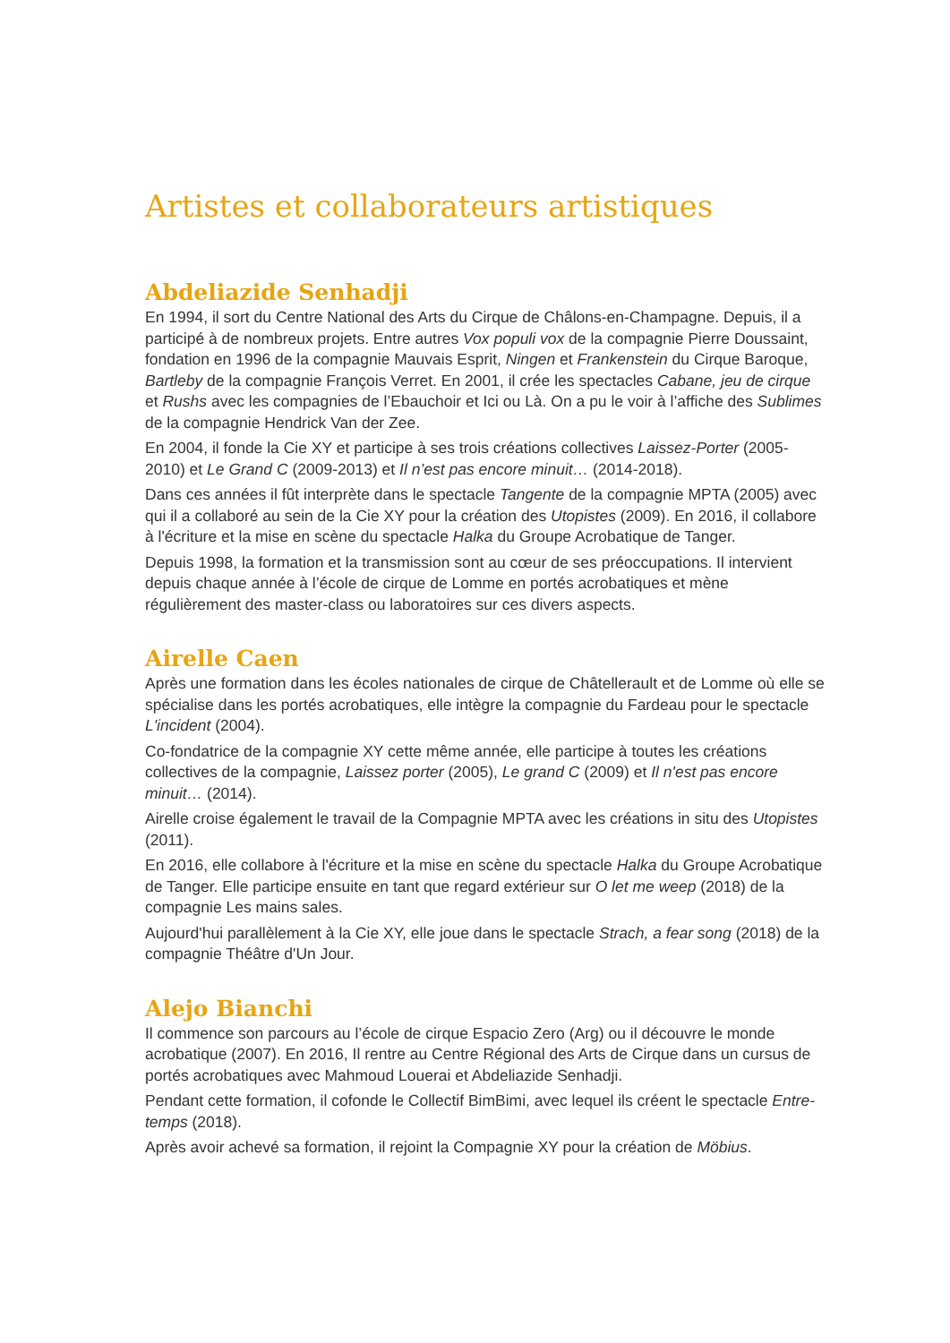Artistes et collaborateurs artistiques
Abdeliazide Senhadji
En 1994, il sort du Centre National des Arts du Cirque de Châlons-en-Champagne. Depuis, il a participé à de nombreux projets. Entre autres Vox populi vox de la compagnie Pierre Doussaint, fondation en 1996 de la compagnie Mauvais Esprit, Ningen et Frankenstein du Cirque Baroque, Bartleby de la compagnie François Verret. En 2001, il crée les spectacles Cabane, jeu de cirque et Rushs avec les compagnies de l’Ebauchoir et Ici ou Là. On a pu le voir à l’affiche des Sublimes de la compagnie Hendrick Van der Zee.
En 2004, il fonde la Cie XY et participe à ses trois créations collectives Laissez-Porter (2005-2010) et Le Grand C (2009-2013) et Il n’est pas encore minuit… (2014-2018).
Dans ces années il fût interprète dans le spectacle Tangente de la compagnie MPTA (2005) avec qui il a collaboré au sein de la Cie XY pour la création des Utopistes (2009). En 2016, il collabore à l'écriture et la mise en scène du spectacle Halka du Groupe Acrobatique de Tanger.
Depuis 1998, la formation et la transmission sont au cœur de ses préoccupations. Il intervient depuis chaque année à l’école de cirque de Lomme en portés acrobatiques et mène régulièrement des master-class ou laboratoires sur ces divers aspects.
Airelle Caen
Après une formation dans les écoles nationales de cirque de Châtellerault et de Lomme où elle se spécialise dans les portés acrobatiques, elle intègre la compagnie du Fardeau pour le spectacle L'incident (2004).
Co-fondatrice de la compagnie XY cette même année, elle participe à toutes les créations collectives de la compagnie, Laissez porter (2005), Le grand C (2009) et Il n'est pas encore minuit… (2014).
Airelle croise également le travail de la Compagnie MPTA avec les créations in situ des Utopistes (2011).
En 2016, elle collabore à l'écriture et la mise en scène du spectacle Halka du Groupe Acrobatique de Tanger. Elle participe ensuite en tant que regard extérieur sur O let me weep (2018) de la compagnie Les mains sales.
Aujourd'hui parallèlement à la Cie XY, elle joue dans le spectacle Strach, a fear song (2018) de la compagnie Théâtre d'Un Jour.
Alejo Bianchi
Il commence son parcours au l’école de cirque Espacio Zero (Arg) ou il découvre le monde acrobatique (2007). En 2016, Il rentre au Centre Régional des Arts de Cirque dans un cursus de portés acrobatiques avec Mahmoud Louerai et Abdeliazide Senhadji.
Pendant cette formation, il cofonde le Collectif BimBimi, avec lequel ils créent le spectacle Entre-temps (2018).
Après avoir achevé sa formation, il rejoint la Compagnie XY pour la création de Möbius.